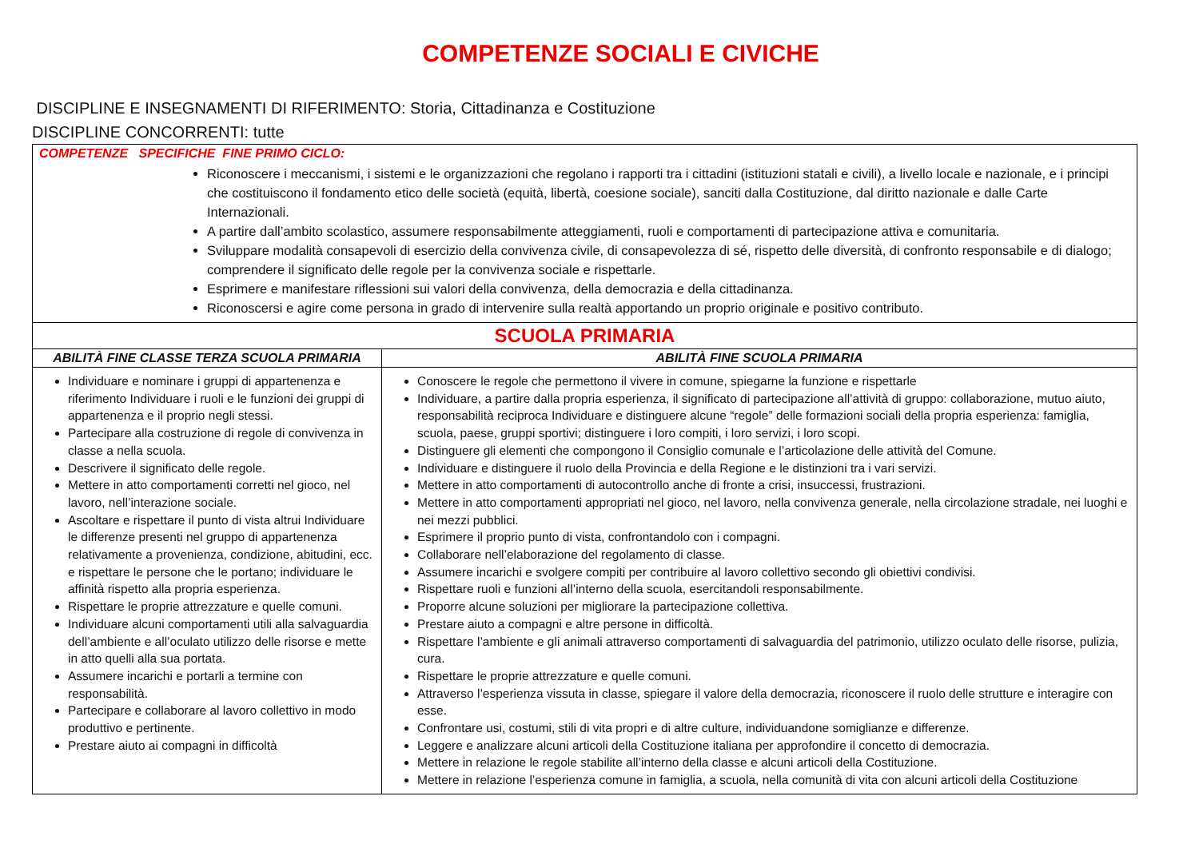COMPETENZE SOCIALI E CIVICHE
DISCIPLINE E INSEGNAMENTI DI RIFERIMENTO: Storia, Cittadinanza e Costituzione
DISCIPLINE CONCORRENTI: tutte
| COMPETENZE SPECIFICHE FINE PRIMO CICLO: Riconoscere i meccanismi, i sistemi e le organizzazioni che regolano i rapporti tra i cittadini (istituzioni statali e civili), a livello locale e nazionale, e i principi che costituiscono il fondamento etico delle società (equità, libertà, coesione sociale), sanciti dalla Costituzione, dal diritto nazionale e dalle Carte Internazionali. A partire dall’ambito scolastico, assumere responsabilmente atteggiamenti, ruoli e comportamenti di partecipazione attiva e comunitaria. Sviluppare modalità consapevoli di esercizio della convivenza civile, di consapevolezza di sé, rispetto delle diversità, di confronto responsabile e di dialogo; comprendere il significato delle regole per la convivenza sociale e rispettarle. Esprimere e manifestare riflessioni sui valori della convivenza, della democrazia e della cittadinanza. Riconoscersi e agire come persona in grado di intervenire sulla realtà apportando un proprio originale e positivo contributo. | |
| SCUOLA PRIMARIA | |
| ABILITÀ FINE CLASSE TERZA SCUOLA PRIMARIA | ABILITÀ FINE SCUOLA PRIMARIA |
| Individuare e nominare i gruppi di appartenenza e riferimento Individuare i ruoli e le funzioni dei gruppi di appartenenza e il proprio negli stessi. Partecipare alla costruzione di regole di convivenza in classe a nella scuola. Descrivere il significato delle regole. Mettere in atto comportamenti corretti nel gioco, nel lavoro, nell’interazione sociale. Ascoltare e rispettare il punto di vista altrui Individuare le differenze presenti nel gruppo di appartenenza relativamente a provenienza, condizione, abitudini, ecc. e rispettare le persone che le portano; individuare le affinità rispetto alla propria esperienza. Rispettare le proprie attrezzature e quelle comuni. Individuare alcuni comportamenti utili alla salvaguardia dell’ambiente e all’oculato utilizzo delle risorse e mette in atto quelli alla sua portata. Assumere incarichi e portarli a termine con responsabilità. Partecipare e collaborare al lavoro collettivo in modo produttivo e pertinente. Prestare aiuto ai compagni in difficoltà | Conoscere le regole che permettono il vivere in comune, spiegarne la funzione e rispettarle Individuare, a partire dalla propria esperienza, il significato di partecipazione all’attività di gruppo: collaborazione, mutuo aiuto, responsabilità reciproca Individuare e distinguere alcune “regole” delle formazioni sociali della propria esperienza: famiglia, scuola, paese, gruppi sportivi; distinguere i loro compiti, i loro servizi, i loro scopi. Distinguere gli elementi che compongono il Consiglio comunale e l’articolazione delle attività del Comune. Individuare e distinguere il ruolo della Provincia e della Regione e le distinzioni tra i vari servizi. Mettere in atto comportamenti di autocontrollo anche di fronte a crisi, insuccessi, frustrazioni. Mettere in atto comportamenti appropriati nel gioco, nel lavoro, nella convivenza generale, nella circolazione stradale, nei luoghi e nei mezzi pubblici. Esprimere il proprio punto di vista, confrontandolo con i compagni. Collaborare nell’elaborazione del regolamento di classe. Assumere incarichi e svolgere compiti per contribuire al lavoro collettivo secondo gli obiettivi condivisi. Rispettare ruoli e funzioni all’interno della scuola, esercitandoli responsabilmente. Proporre alcune soluzioni per migliorare la partecipazione collettiva. Prestare aiuto a compagni e altre persone in difficoltà. Rispettare l’ambiente e gli animali attraverso comportamenti di salvaguardia del patrimonio, utilizzo oculato delle risorse, pulizia, cura. Rispettare le proprie attrezzature e quelle comuni. Attraverso l’esperienza vissuta in classe, spiegare il valore della democrazia, riconoscere il ruolo delle strutture e interagire con esse. Confrontare usi, costumi, stili di vita propri e di altre culture, individuandone somiglianze e differenze. Leggere e analizzare alcuni articoli della Costituzione italiana per approfondire il concetto di democrazia. Mettere in relazione le regole stabilite all’interno della classe e alcuni articoli della Costituzione. Mettere in relazione l’esperienza comune in famiglia, a scuola, nella comunità di vita con alcuni articoli della Costituzione |